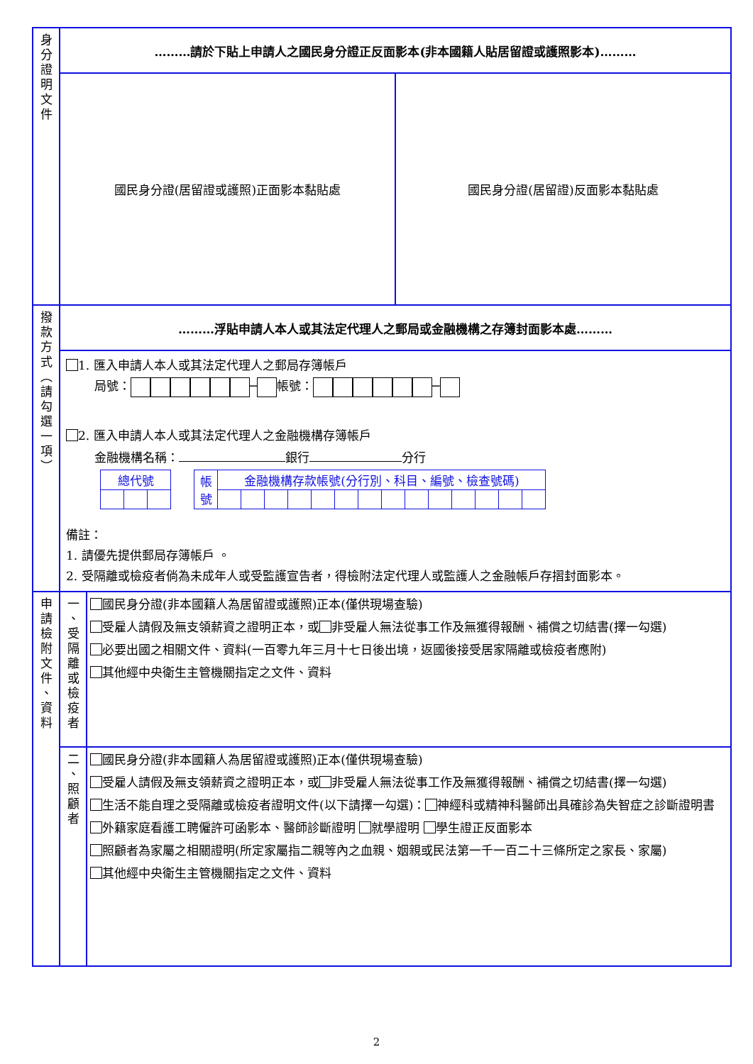| 身 分 證 明 文 件 | ………請於下貼上申請人之國民身分證正反面影本(非本國籍人貼居留證或護照影本)……… | |
| | 國民身分證(居留證或護照)正面影本黏貼處 國民身分證(居留證)反面影本黏貼處 | |
| 撥 款 方 式 ︵ 請 勾 選 一 項 ︶ | ………浮貼申請人本人或其法定代理人之郵局或金融機構之存簿封面影本處……… | |
| | 1. 匯入申請人本人或其法定代理人之郵局存簿帳戶 局號： ─ 帳號： ─ 2. 匯入申請人本人或其法定代理人之金融機構存簿帳戶 金融機構名稱： 銀行 分行 / 總代號 / / / / 帳 號 / 金融機構存款帳號(分行別、科目、編號、檢查號碼) / / / / / / / / / / / / / / 備註： 1. 請優先提供郵局存簿帳戶 。 2. 受隔離或檢疫者倘為未成年人或受監護宣告者，得檢附法定代理人或監護人之金融帳戶存摺封面影本。 | |
| 申 請 檢 附 文 件 、 資 料 | 一 、 受 隔 離 或 檢 疫 者 | 國民身分證(非本國籍人為居留證或護照)正本(僅供現場查驗) 受雇人請假及無支領薪資之證明正本，或 非受雇人無法從事工作及無獲得報酬、補償之切結書(擇一勾選) 必要出國之相關文件、資料(一百零九年三月十七日後出境，返國後接受居家隔離或檢疫者應附) 其他經中央衛生主管機關指定之文件、資料 |
| | 二 、 照 顧 者 | 國民身分證(非本國籍人為居留證或護照)正本(僅供現場查驗) 受雇人請假及無支領薪資之證明正本，或 非受雇人無法從事工作及無獲得報酬、補償之切結書(擇一勾選) 生活不能自理之受隔離或檢疫者證明文件(以下請擇一勾選)： 神經科或精神科醫師出具確診為失智症之診斷證明書 外籍家庭看護工聘僱許可函影本、醫師診斷證明 就學證明 學生證正反面影本 照顧者為家屬之相關證明(所定家屬指二親等內之血親、姻親或民法第一千一百二十三條所定之家長、家屬) 其他經中央衛生主管機關指定之文件、資料 |
2